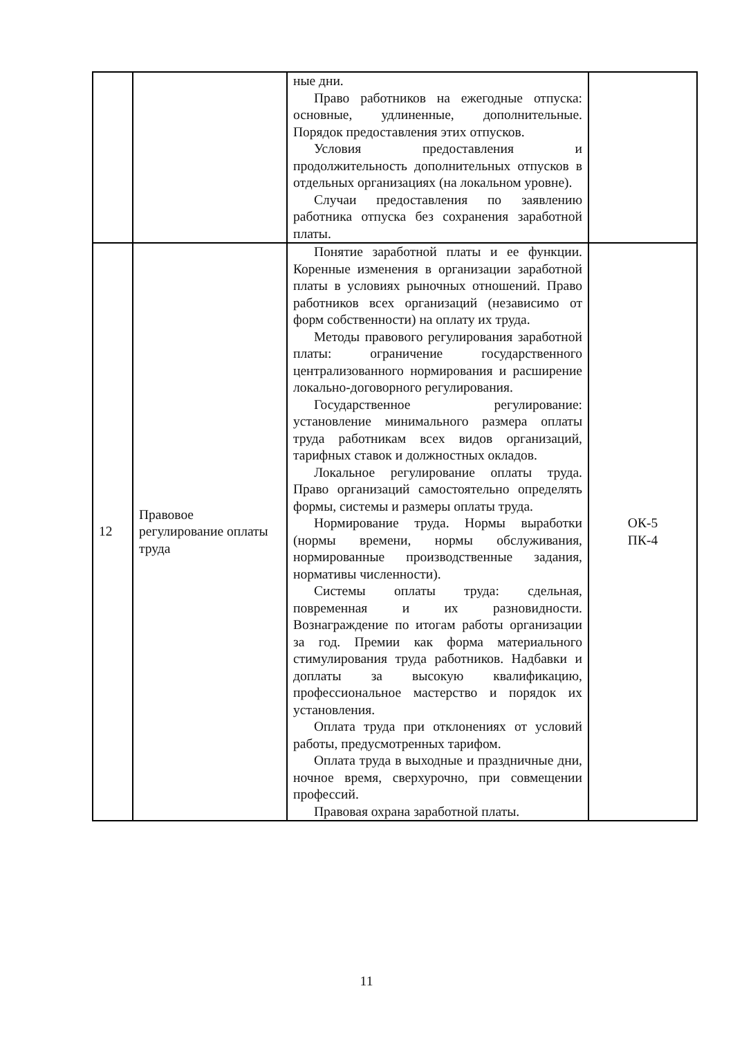| | | ные дни. Право работников на ежегодные отпуска: основные, удлиненные, дополнительные. Порядок предоставления этих отпусков. Условия предоставления и продолжительность дополнительных отпусков в отдельных организациях (на локальном уровне). Случаи предоставления по заявлению работника отпуска без сохранения заработной платы. | |
| 12 | Правовое регулирование оплаты труда | Понятие заработной платы и ее функции. Коренные изменения в организации заработной платы в условиях рыночных отношений. Право работников всех организаций (независимо от форм собственности) на оплату их труда. Методы правового регулирования заработной платы: ограничение государственного централизованного нормирования и расширение локально-договорного регулирования. Государственное регулирование: установление минимального размера оплаты труда работникам всех видов организаций, тарифных ставок и должностных окладов. Локальное регулирование оплаты труда. Право организаций самостоятельно определять формы, системы и размеры оплаты труда. Нормирование труда. Нормы выработки (нормы времени, нормы обслуживания, нормированные производственные задания, нормативы численности). Системы оплаты труда: сдельная, повременная и их разновидности. Вознаграждение по итогам работы организации за год. Премии как форма материального стимулирования труда работников. Надбавки и доплаты за высокую квалификацию, профессиональное мастерство и порядок их установления. Оплата труда при отклонениях от условий работы, предусмотренных тарифом. Оплата труда в выходные и праздничные дни, ночное время, сверхурочно, при совмещении профессий. Правовая охрана заработной платы. | ОК-5 ПК-4 |
11